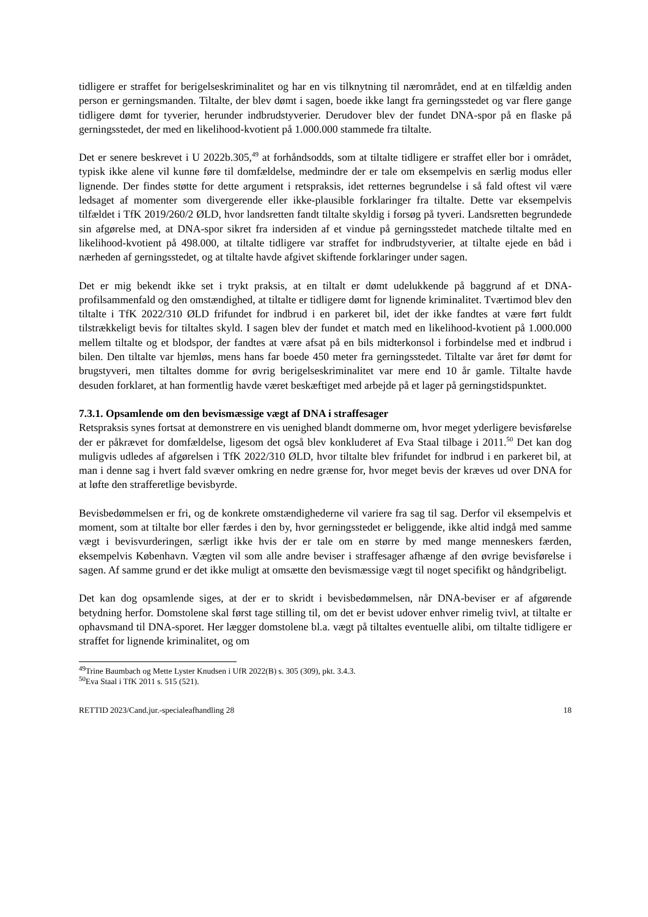tidligere er straffet for berigelseskriminalitet og har en vis tilknytning til nærområdet, end at en tilfældig anden person er gerningsmanden. Tiltalte, der blev dømt i sagen, boede ikke langt fra gerningsstedet og var flere gange tidligere dømt for tyverier, herunder indbrudstyverier. Derudover blev der fundet DNA-spor på en flaske på gerningsstedet, der med en likelihood-kvotient på 1.000.000 stammede fra tiltalte.
Det er senere beskrevet i U 2022b.305,<sup>49</sup> at forhåndsodds, som at tiltalte tidligere er straffet eller bor i området, typisk ikke alene vil kunne føre til domfældelse, medmindre der er tale om eksempelvis en særlig modus eller lignende. Der findes støtte for dette argument i retspraksis, idet retternes begrundelse i så fald oftest vil være ledsaget af momenter som divergerende eller ikke-plausible forklaringer fra tiltalte. Dette var eksempelvis tilfældet i TfK 2019/260/2 ØLD, hvor landsretten fandt tiltalte skyldig i forsøg på tyveri. Landsretten begrundede sin afgørelse med, at DNA-spor sikret fra indersiden af et vindue på gerningsstedet matchede tiltalte med en likelihood-kvotient på 498.000, at tiltalte tidligere var straffet for indbrudstyverier, at tiltalte ejede en båd i nærheden af gerningsstedet, og at tiltalte havde afgivet skiftende forklaringer under sagen.
Det er mig bekendt ikke set i trykt praksis, at en tiltalt er dømt udelukkende på baggrund af et DNA-profilsammenfald og den omstændighed, at tiltalte er tidligere dømt for lignende kriminalitet. Tværtimod blev den tiltalte i TfK 2022/310 ØLD frifundet for indbrud i en parkeret bil, idet der ikke fandtes at være ført fuldt tilstrækkeligt bevis for tiltaltes skyld. I sagen blev der fundet et match med en likelihood-kvotient på 1.000.000 mellem tiltalte og et blodspor, der fandtes at være afsat på en bils midterkonsol i forbindelse med et indbrud i bilen. Den tiltalte var hjemløs, mens hans far boede 450 meter fra gerningsstedet. Tiltalte var året før dømt for brugstyveri, men tiltaltes domme for øvrig berigelseskriminalitet var mere end 10 år gamle. Tiltalte havde desuden forklaret, at han formentlig havde været beskæftiget med arbejde på et lager på gerningstidspunktet.
7.3.1. Opsamlende om den bevismæssige vægt af DNA i straffesager
Retspraksis synes fortsat at demonstrere en vis uenighed blandt dommerne om, hvor meget yderligere bevisførelse der er påkrævet for domfældelse, ligesom det også blev konkluderet af Eva Staal tilbage i 2011.<sup>50</sup> Det kan dog muligvis udledes af afgørelsen i TfK 2022/310 ØLD, hvor tiltalte blev frifundet for indbrud i en parkeret bil, at man i denne sag i hvert fald svæver omkring en nedre grænse for, hvor meget bevis der kræves ud over DNA for at løfte den strafferetlige bevisbyrde.
Bevisbedømmelsen er fri, og de konkrete omstændighederne vil variere fra sag til sag. Derfor vil eksempelvis et moment, som at tiltalte bor eller færdes i den by, hvor gerningsstedet er beliggende, ikke altid indgå med samme vægt i bevisvurderingen, særligt ikke hvis der er tale om en større by med mange menneskers færden, eksempelvis København. Vægten vil som alle andre beviser i straffesager afhænge af den øvrige bevisførelse i sagen. Af samme grund er det ikke muligt at omsætte den bevismæssige vægt til noget specifikt og håndgribeligt.
Det kan dog opsamlende siges, at der er to skridt i bevisbedømmelsen, når DNA-beviser er af afgørende betydning herfor. Domstolene skal først tage stilling til, om det er bevist udover enhver rimelig tvivl, at tiltalte er ophavsmand til DNA-sporet. Her lægger domstolene bl.a. vægt på tiltaltes eventuelle alibi, om tiltalte tidligere er straffet for lignende kriminalitet, og om
<sup>49</sup> Trine Baumbach og Mette Lyster Knudsen i UfR 2022(B) s. 305 (309), pkt. 3.4.3.
<sup>50</sup> Eva Staal i TfK 2011 s. 515 (521).
RETTID 2023/Cand.jur.-specialeafhandling 28 18